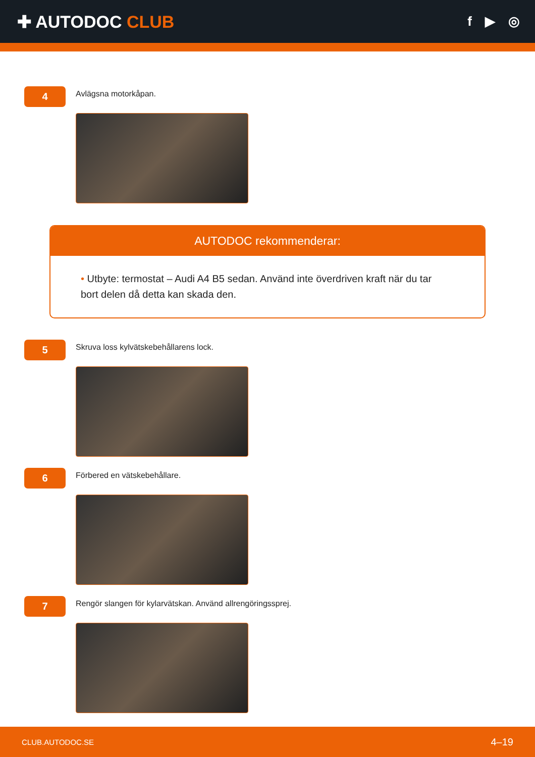✚ AUTODOC CLUB
f ▶ ◎
4
Avlägsna motorkåpan.
AUTODOC rekommenderar:
• Utbyte: termostat – Audi A4 B5 sedan. Använd inte överdriven kraft när du tar bort delen då detta kan skada den.
5
Skruva loss kylvätskebehållarens lock.
6
Förbered en vätskebehållare.
7
Rengör slangen för kylarvätskan. Använd allrengöringssprej.
CLUB.AUTODOC.SE 4–19